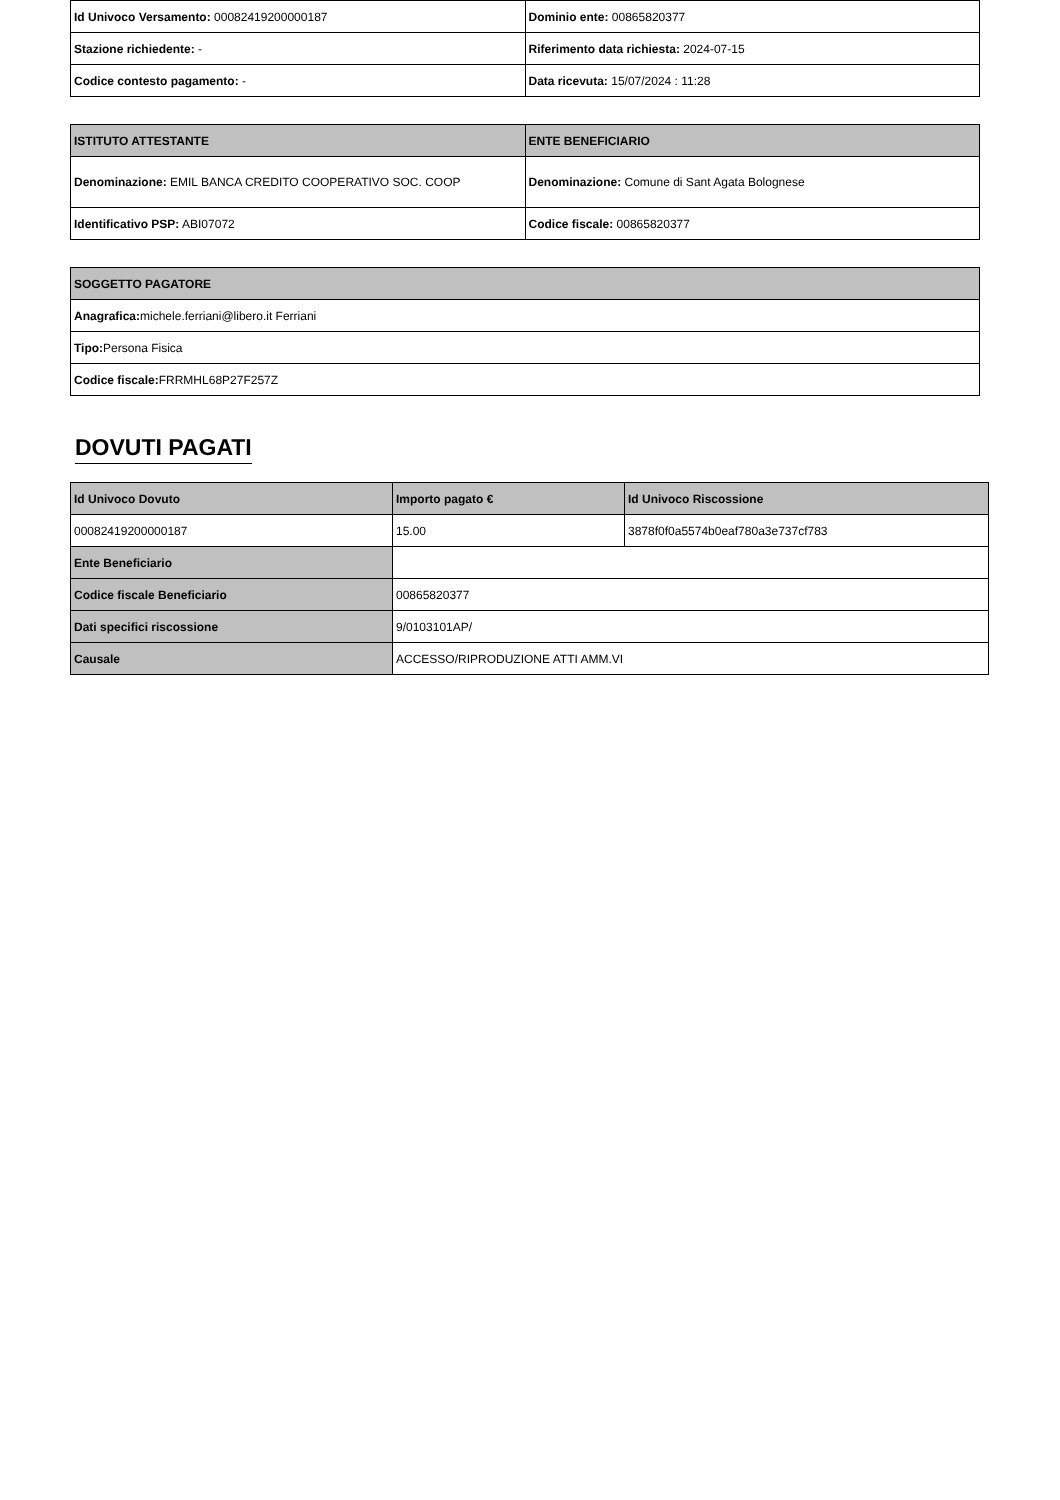| Id Univoco Versamento: 00082419200000187 | Dominio ente: 00865820377 |
| Stazione richiedente: - | Riferimento data richiesta: 2024-07-15 |
| Codice contesto pagamento: - | Data ricevuta: 15/07/2024 : 11:28 |
| ISTITUTO ATTESTANTE | ENTE BENEFICIARIO |
| --- | --- |
| Denominazione: EMIL BANCA CREDITO COOPERATIVO SOC. COOP | Denominazione: Comune di Sant Agata Bolognese |
| Identificativo PSP: ABI07072 | Codice fiscale: 00865820377 |
| SOGGETTO PAGATORE |
| --- |
| Anagrafica: michele.ferriani@libero.it Ferriani |
| Tipo: Persona Fisica |
| Codice fiscale: FRRMHL68P27F257Z |
DOVUTI PAGATI
| Id Univoco Dovuto | Importo pagato € | Id Univoco Riscossione |
| --- | --- | --- |
| 00082419200000187 | 15.00 | 3878f0f0a5574b0eaf780a3e737cf783 |
| Ente Beneficiario | | |
| Codice fiscale Beneficiario | 00865820377 | |
| Dati specifici riscossione | 9/0103101AP/ | |
| Causale | ACCESSO/RIPRODUZIONE ATTI AMM.VI | |